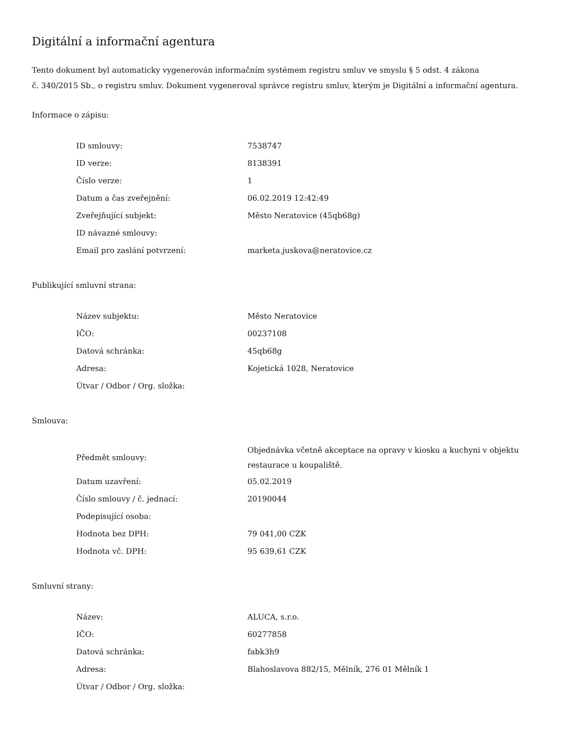Digitální a informační agentura
Tento dokument byl automaticky vygenerován informačním systémem registru smluv ve smyslu § 5 odst. 4 zákona
č. 340/2015 Sb., o registru smluv. Dokument vygeneroval správce registru smluv, kterým je Digitální a informační agentura.
Informace o zápisu:
| ID smlouvy: | 7538747 |
| ID verze: | 8138391 |
| Číslo verze: | 1 |
| Datum a čas zveřejnění: | 06.02.2019 12:42:49 |
| Zveřejňující subjekt: | Město Neratovice (45qb68g) |
| ID návazné smlouvy: | |
| Email pro zaslání potvrzení: | marketa.juskova@neratovice.cz |
Publikující smluvní strana:
| Název subjektu: | Město Neratovice |
| IČO: | 00237108 |
| Datová schránka: | 45qb68g |
| Adresa: | Kojetická 1028, Neratovice |
| Útvar / Odbor / Org. složka: | |
Smlouva:
| Předmět smlouvy: | Objednávka včetně akceptace na opravy v kiosku a kuchyni v objektu restaurace u koupaliště. |
| Datum uzavření: | 05.02.2019 |
| Číslo smlouvy / č. jednací: | 20190044 |
| Podepisující osoba: | |
| Hodnota bez DPH: | 79 041,00 CZK |
| Hodnota vč. DPH: | 95 639,61 CZK |
Smluvní strany:
| Název: | ALUCA, s.r.o. |
| IČO: | 60277858 |
| Datová schránka: | fabk3h9 |
| Adresa: | Blahoslavova 882/15, Mělník, 276 01 Mělník 1 |
| Útvar / Odbor / Org. složka: | |